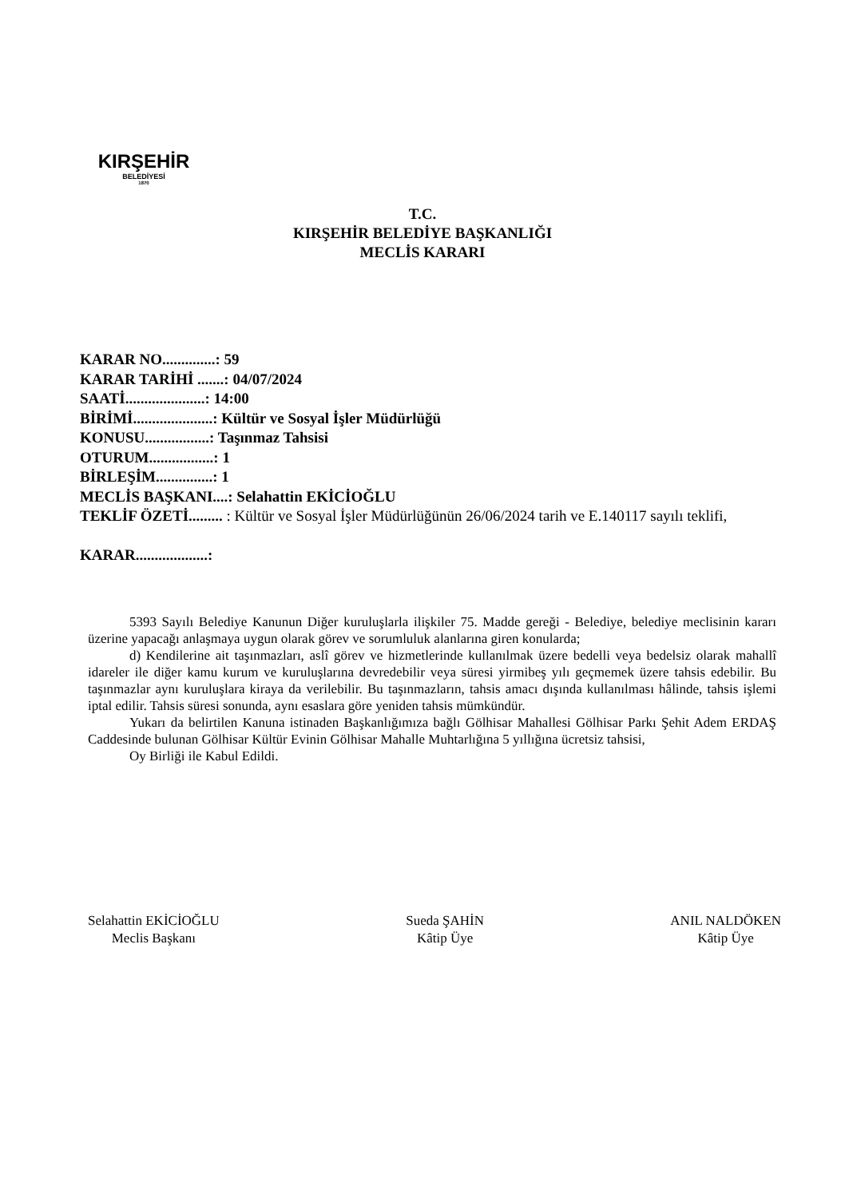KIRŞEHİR
BELEDİYESİ
1870
T.C.
KIRŞEHİR BELEDİYE BAŞKANLIĞI
MECLİS KARARI
KARAR NO..............: 59
KARAR TARİHİ .......: 04/07/2024
SAATİ.....................: 14:00
BİRİMİ.....................: Kültür ve Sosyal İşler Müdürlüğü
KONUSU.................: Taşınmaz Tahsisi
OTURUM.................: 1
BİRLEŞİM...............: 1
MECLİS BAŞKANI....: Selahattin EKİCİOĞLU
TEKLİF ÖZETİ......... : Kültür ve Sosyal İşler Müdürlüğünün 26/06/2024 tarih ve E.140117 sayılı teklifi,
KARAR...................:
5393 Sayılı Belediye Kanunun Diğer kuruluşlarla ilişkiler 75. Madde gereği - Belediye, belediye meclisinin kararı üzerine yapacağı anlaşmaya uygun olarak görev ve sorumluluk alanlarına giren konularda;
d) Kendilerine ait taşınmazları, aslî görev ve hizmetlerinde kullanılmak üzere bedelli veya bedelsiz olarak mahallî idareler ile diğer kamu kurum ve kuruluşlarına devredebilir veya süresi yirmibeş yılı geçmemek üzere tahsis edebilir. Bu taşınmazlar aynı kuruluşlara kiraya da verilebilir. Bu taşınmazların, tahsis amacı dışında kullanılması hâlinde, tahsis işlemi iptal edilir. Tahsis süresi sonunda, aynı esaslara göre yeniden tahsis mümkündür.
Yukarı da belirtilen Kanuna istinaden Başkanlığımıza bağlı Gölhisar Mahallesi Gölhisar Parkı Şehit Adem ERDAŞ Caddesinde bulunan Gölhisar Kültür Evinin Gölhisar Mahalle Muhtarlığına 5 yıllığına ücretsiz tahsisi,
Oy Birliği ile Kabul Edildi.
Selahattin EKİCİOĞLU
Meclis Başkanı
Sueda ŞAHİN
Kâtip Üye
ANIL NALDÖKEN
Kâtip Üye